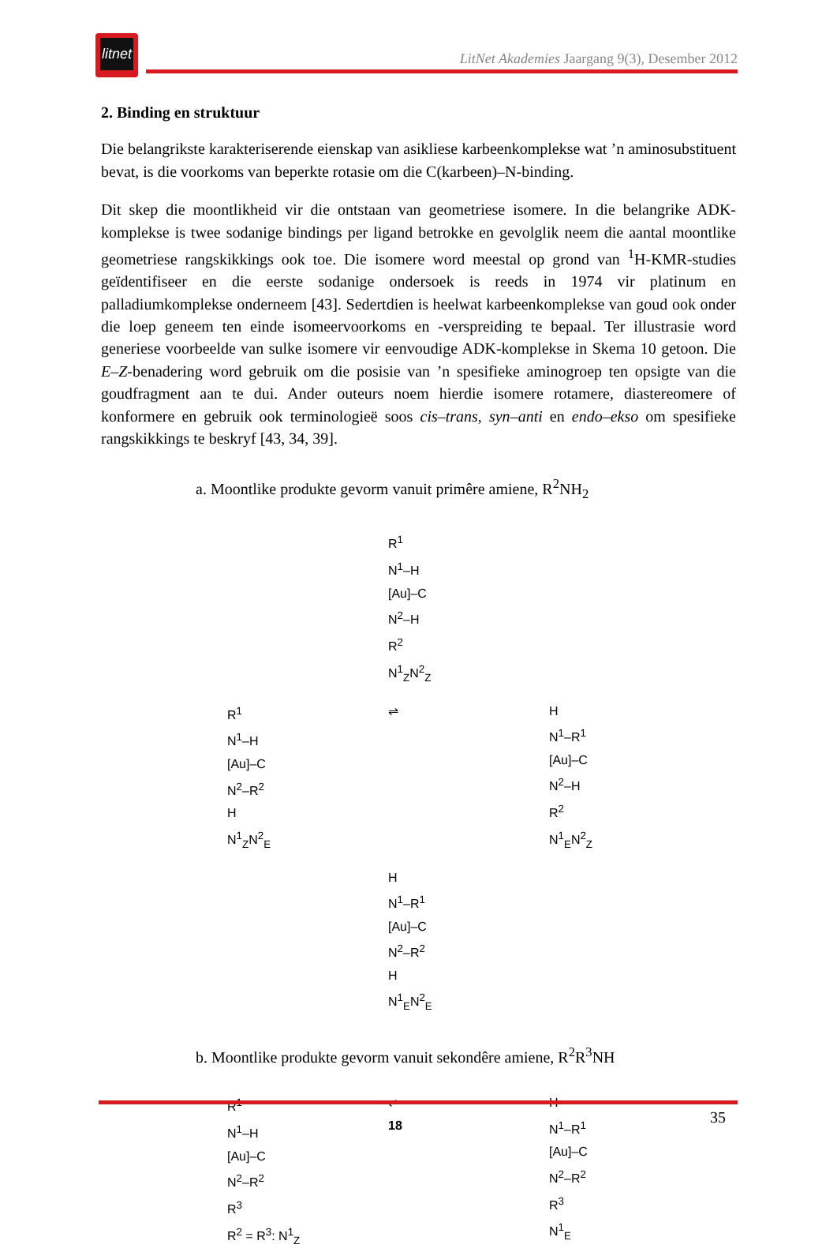litnet
LitNet Akademies Jaargang 9(3), Desember 2012
2. Binding en struktuur
Die belangrikste karakteriserende eienskap van asikliese karbeenkomplekse wat ’n aminosubstituent bevat, is die voorkoms van beperkte rotasie om die C(karbeen)–N-binding.
Dit skep die moontlikheid vir die ontstaan van geometriese isomere. In die belangrike ADK-komplekse is twee sodanige bindings per ligand betrokke en gevolglik neem die aantal moontlike geometriese rangskikkings ook toe. Die isomere word meestal op grond van <sup>1</sup>H-KMR-studies geïdentifiseer en die eerste sodanige ondersoek is reeds in 1974 vir platinum en palladiumkomplekse onderneem [43]. Sedertdien is heelwat karbeenkomplekse van goud ook onder die loep geneem ten einde isomeervoorkoms en -verspreiding te bepaal. Ter illustrasie word generiese voorbeelde van sulke isomere vir eenvoudige ADK-komplekse in Skema 10 getoon. Die E–Z-benadering word gebruik om die posisie van ’n spesifieke aminogroep ten opsigte van die goudfragment aan te dui. Ander outeurs noem hierdie isomere rotamere, diastereomere of konformere en gebruik ook terminologieë soos cis–trans, syn–anti en endo–ekso om spesifieke rangskikkings te beskryf [43, 34, 39].
a. Moontlike produkte gevorm vanuit primêre amiene, R<sup>2</sup>NH<sub>2</sub>
R<sup>1</sup>
N<sup>1</sup>–H
[Au]–C
N<sup>2</sup>–H
R<sup>2</sup>
N<sup>1</sup><sub>Z</sub>N<sup>2</sup><sub>Z</sub>
R<sup>1</sup>
N<sup>1</sup>–H
[Au]–C
N<sup>2</sup>–R<sup>2</sup>
H
N<sup>1</sup><sub>Z</sub>N<sup>2</sup><sub>E</sub>
⇌
H
N<sup>1</sup>–R<sup>1</sup>
[Au]–C
N<sup>2</sup>–H
R<sup>2</sup>
N<sup>1</sup><sub>E</sub>N<sup>2</sup><sub>Z</sub>
H
N<sup>1</sup>–R<sup>1</sup>
[Au]–C
N<sup>2</sup>–R<sup>2</sup>
H
N<sup>1</sup><sub>E</sub>N<sup>2</sup><sub>E</sub>
b. Moontlike produkte gevorm vanuit sekondêre amiene, R<sup>2</sup>R<sup>3</sup>NH
R<sup>1</sup>
N<sup>1</sup>–H
[Au]–C
N<sup>2</sup>–R<sup>2</sup>
R<sup>3</sup>
R<sup>2</sup> = R<sup>3</sup>: N<sup>1</sup><sub>Z</sub>
⇌
18
H
N<sup>1</sup>–R<sup>1</sup>
[Au]–C
N<sup>2</sup>–R<sup>2</sup>
R<sup>3</sup>
N<sup>1</sup><sub>E</sub>
35